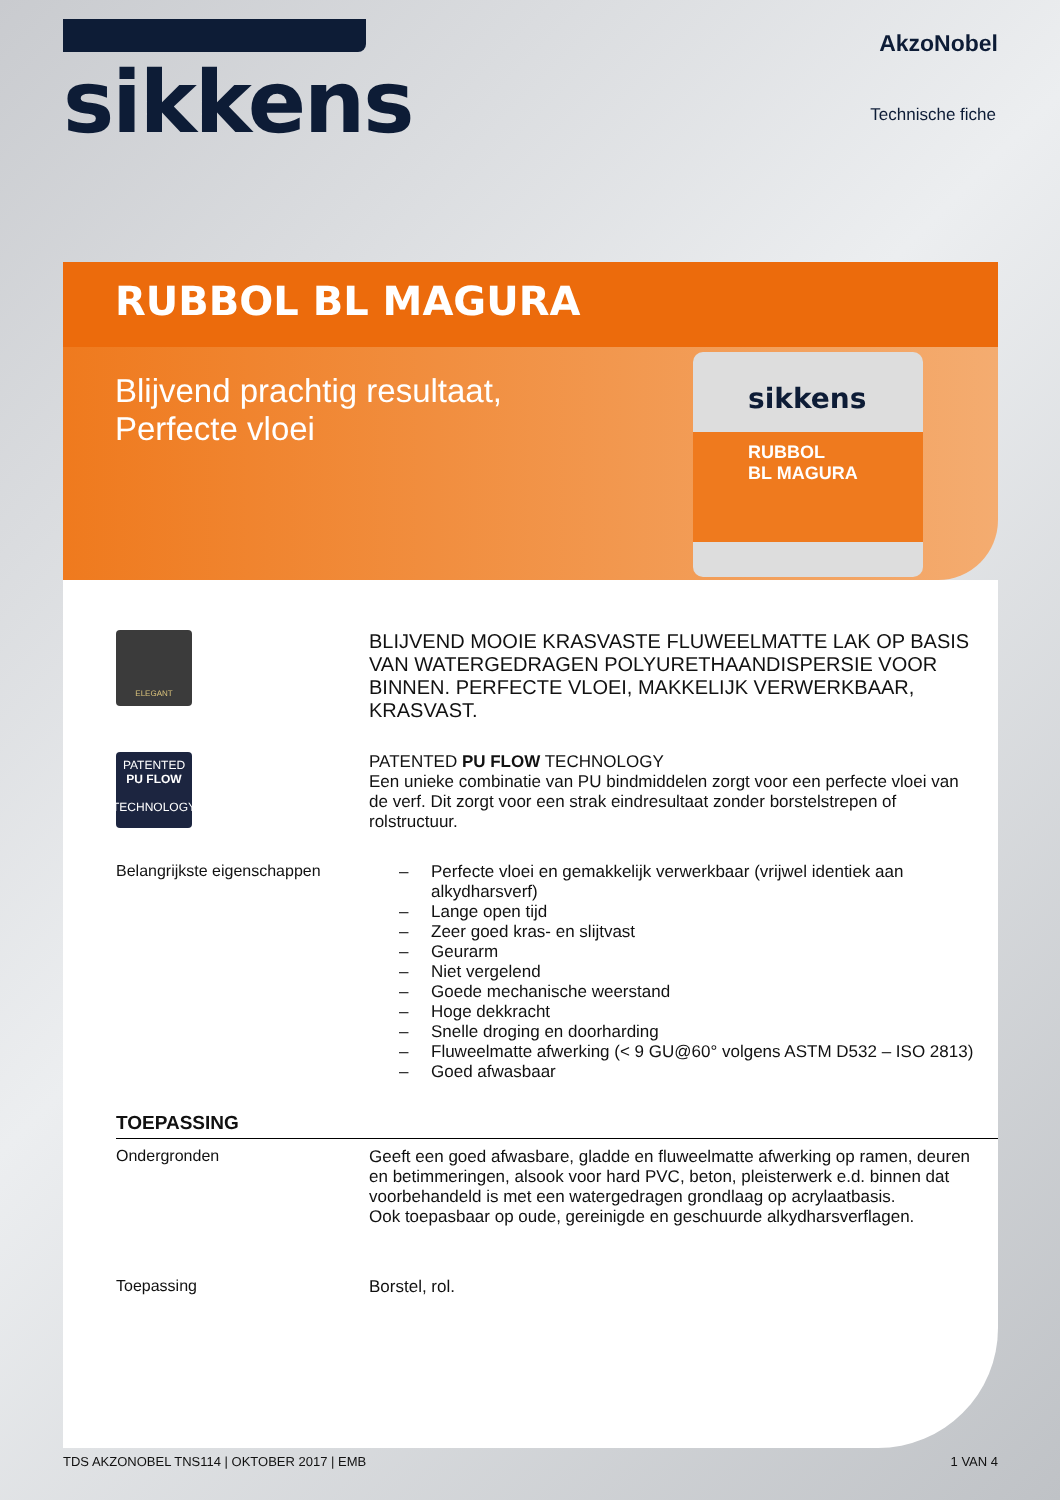sikkens
AkzoNobel
Technische fiche
RUBBOL BL MAGURA
Blijvend prachtig resultaat,
Perfecte vloei
sikkens
RUBBOL
BL MAGURA
ELEGANT
BLIJVEND MOOIE KRASVASTE FLUWEELMATTE LAK OP BASIS VAN WATERGEDRAGEN POLYURETHAANDISPERSIE VOOR BINNEN. PERFECTE VLOEI, MAKKELIJK VERWERKBAAR, KRASVAST.
PATENTED
PU FLOW
TECHNOLOGY
PATENTED PU FLOW TECHNOLOGY
Een unieke combinatie van PU bindmiddelen zorgt voor een perfecte vloei van de verf. Dit zorgt voor een strak eindresultaat zonder borstelstrepen of rolstructuur.
Belangrijkste eigenschappen
– Perfecte vloei en gemakkelijk verwerkbaar (vrijwel identiek aan alkydharsverf)
– Lange open tijd
– Zeer goed kras- en slijtvast
– Geurarm
– Niet vergelend
– Goede mechanische weerstand
– Hoge dekkracht
– Snelle droging en doorharding
– Fluweelmatte afwerking (< 9 GU@60° volgens ASTM D532 – ISO 2813)
– Goed afwasbaar
TOEPASSING
Ondergronden Geeft een goed afwasbare, gladde en fluweelmatte afwerking op ramen, deuren en betimmeringen, alsook voor hard PVC, beton, pleisterwerk e.d. binnen dat voorbehandeld is met een watergedragen grondlaag op acrylaatbasis.
Ook toepasbaar op oude, gereinigde en geschuurde alkydharsverflagen.
Toepassing Borstel, rol.
TDS AKZONOBEL TNS114 | OKTOBER 2017 | EMB 1 VAN 4